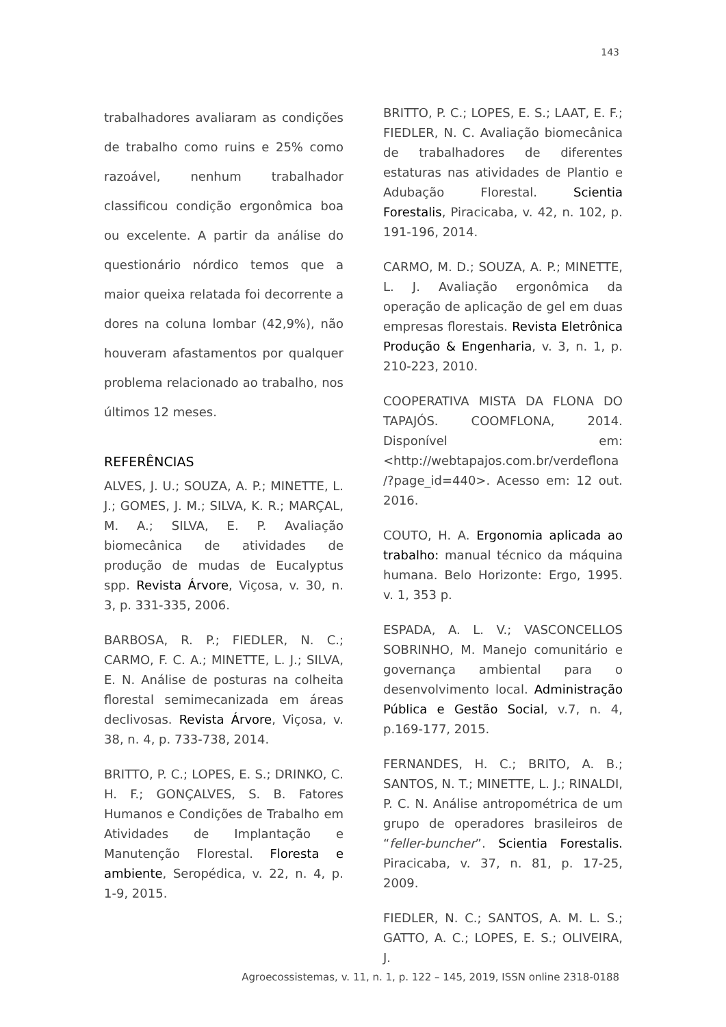143
trabalhadores avaliaram as condições de trabalho como ruins e 25% como razoável, nenhum trabalhador classificou condição ergonômica boa ou excelente. A partir da análise do questionário nórdico temos que a maior queixa relatada foi decorrente a dores na coluna lombar (42,9%), não houveram afastamentos por qualquer problema relacionado ao trabalho, nos últimos 12 meses.
REFERÊNCIAS
ALVES, J. U.; SOUZA, A. P.; MINETTE, L. J.; GOMES, J. M.; SILVA, K. R.; MARÇAL, M. A.; SILVA, E. P. Avaliação biomecânica de atividades de produção de mudas de Eucalyptus spp. Revista Árvore, Viçosa, v. 30, n. 3, p. 331-335, 2006.
BARBOSA, R. P.; FIEDLER, N. C.; CARMO, F. C. A.; MINETTE, L. J.; SILVA, E. N. Análise de posturas na colheita florestal semimecanizada em áreas declivosas. Revista Árvore, Viçosa, v. 38, n. 4, p. 733-738, 2014.
BRITTO, P. C.; LOPES, E. S.; DRINKO, C. H. F.; GONÇALVES, S. B. Fatores Humanos e Condições de Trabalho em Atividades de Implantação e Manutenção Florestal. Floresta e ambiente, Seropédica, v. 22, n. 4, p. 1-9, 2015.
BRITTO, P. C.; LOPES, E. S.; LAAT, E. F.; FIEDLER, N. C. Avaliação biomecânica de trabalhadores de diferentes estaturas nas atividades de Plantio e Adubação Florestal. Scientia Forestalis, Piracicaba, v. 42, n. 102, p. 191-196, 2014.
CARMO, M. D.; SOUZA, A. P.; MINETTE, L. J. Avaliação ergonômica da operação de aplicação de gel em duas empresas florestais. Revista Eletrônica Produção & Engenharia, v. 3, n. 1, p. 210-223, 2010.
COOPERATIVA MISTA DA FLONA DO TAPAJÓS. COOMFLONA, 2014. Disponível em: <http://webtapajos.com.br/verdeflona /?page_id=440>. Acesso em: 12 out. 2016.
COUTO, H. A. Ergonomia aplicada ao trabalho: manual técnico da máquina humana. Belo Horizonte: Ergo, 1995. v. 1, 353 p.
ESPADA, A. L. V.; VASCONCELLOS SOBRINHO, M. Manejo comunitário e governança ambiental para o desenvolvimento local. Administração Pública e Gestão Social, v.7, n. 4, p.169-177, 2015.
FERNANDES, H. C.; BRITO, A. B.; SANTOS, N. T.; MINETTE, L. J.; RINALDI, P. C. N. Análise antropométrica de um grupo de operadores brasileiros de “feller-buncher”. Scientia Forestalis. Piracicaba, v. 37, n. 81, p. 17-25, 2009.
FIEDLER, N. C.; SANTOS, A. M. L. S.; GATTO, A. C.; LOPES, E. S.; OLIVEIRA, J.
Agroecossistemas, v. 11, n. 1, p. 122 – 145, 2019, ISSN online 2318-0188